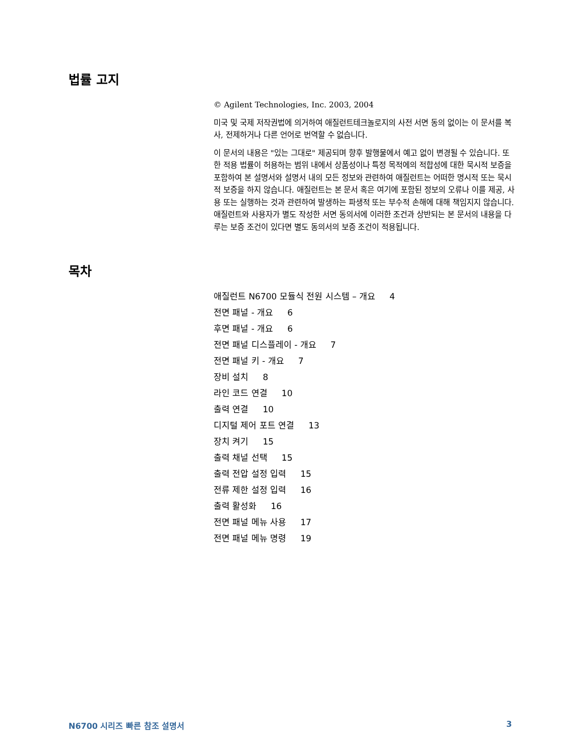법률 고지
© Agilent Technologies, Inc. 2003, 2004
미국 및 국제 저작권법에 의거하여 애질런트테크놀로지의 사전 서면 동의 없이는 이 문서를 복사, 전제하거나 다른 언어로 번역할 수 없습니다.
이 문서의 내용은 "있는 그대로" 제공되며 향후 발행물에서 예고 없이 변경될 수 있습니다. 또한 적용 법률이 허용하는 범위 내에서 상품성이나 특정 목적에의 적합성에 대한 묵시적 보증을 포함하여 본 설명서와 설명서 내의 모든 정보와 관련하여 애질런트는 어떠한 명시적 또는 묵시적 보증을 하지 않습니다. 애질런트는 본 문서 혹은 여기에 포함된 정보의 오류나 이를 제공, 사용 또는 실행하는 것과 관련하여 발생하는 파생적 또는 부수적 손해에 대해 책임지지 않습니다. 애질런트와 사용자가 별도 작성한 서면 동의서에 이러한 조건과 상반되는 본 문서의 내용을 다루는 보증 조건이 있다면 별도 동의서의 보증 조건이 적용됩니다.
목차
애질런트 N6700 모듈식 전원 시스템 – 개요 4
전면 패널 - 개요 6
후면 패널 - 개요 6
전면 패널 디스플레이 - 개요 7
전면 패널 키 - 개요 7
장비 설치 8
라인 코드 연결 10
출력 연결 10
디지털 제어 포트 연결 13
장치 켜기 15
출력 채널 선택 15
출력 전압 설정 입력 15
전류 제한 설정 입력 16
출력 활성화 16
전면 패널 메뉴 사용 17
전면 패널 메뉴 명령 19
N6700 시리즈 빠른 참조 설명서 3